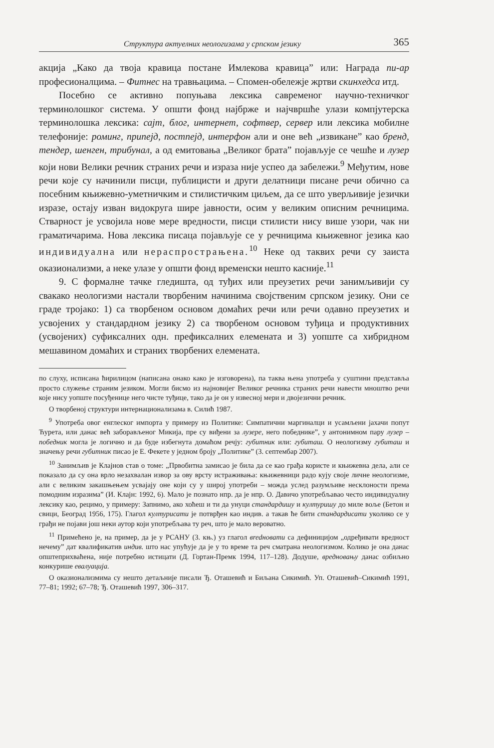Структура актуелних неологизама у српском језику 365
акција „Како да твоја кравица постане Имлекова кравица” или: Награда пи-ар професионалцима. – Фитнес на травњацима. – Спомен-обележје жртви скинхедса итд.
Посебно се активно попуњава лексика савременог научно-техничког терминолошког система. У општи фонд најбрже и најчвршће улази компјутерска терминолошка лексика: сајт, блог, интернет, софтвер, сервер или лексика мобилне телефоније: роминг, припејд, постпејд, интерфон али и оне већ „извикане” као бренд, тендер, шенген, трибунал, а од емитовања „Великог брата” појављује се чешће и лузер који нови Велики речник страних речи и израза није успео да забележи.<sup>9</sup> Међутим, нове речи које су начинили писци, публицисти и други делатници писане речи обично са посебним књижевно-уметничким и стилистичким циљем, да се што уверљивије језички изразе, остају изван видокруга шире јавности, осим у великим описним речницима. Стварност је усвојила нове мере вредности, писци стилисти нису више узори, чак ни граматичарима. Нова лексика писаца појављује се у речницима књижевног језика као индивидуална или нераспрострањена.<sup>10</sup> Неке од таквих речи су заиста оказионализми, а неке улазе у општи фонд временски нешто касније.<sup>11</sup>
9. С формалне тачке гледишта, од туђих или преузетих речи занимљивији су свакако неологизми настали творбеним начинима својственим српском језику. Они се граде тројако: 1) са творбеном основом домаћих речи или речи одавно преузетих и усвојених у стандардном језику 2) са творбеном основом туђица и продуктивних (усвојених) суфиксалних одн. префиксалних елемената и 3) уопште са хибридном мешавином домаћих и страних творбених елемената.
по слуху, исписана ћирилицом (написана онако како је изговорена), па таква њена употреба у суштини представља просто служење страним језиком. Могли бисмо из најновијег Великог речника страних речи навести мноштво речи које нису уопште посуђенице него чисте туђице, тако да је он у извесној мери и двојезични речник.
О творбеној структури интернационализама в. Силић 1987.
<sup>9</sup> Употреба овог енглеског импорта у примеру из Политике: Симпатични маргиналци и усамљени јахачи попут Ћурета, или данас већ заборављеног Микија, пре су виђени за лузере, него победнике”, у антонимном пару лузер – победник могла је логично и да буде избегнута домаћом речју: губитник или: губиташ. О неологизму губиташ и значењу речи губитник писао је Е. Фекете у једном броју „Политике” (3. септембар 2007).
<sup>10</sup> Занимљив је Клајнов став о томе: „Првобитна замисао је била да се као грађа користе и књижевна дела, али се показало да су она врло незахвалан извор за ову врсту истраживања: књижевници радо кују своје личне неологизме, али с великим закашњењем усвајају оне који су у широј употреби – можда услед разумљиве несклоности према помодним изразима” (И. Клајн: 1992, 6). Мало је познато нпр. да је нпр. О. Давичо употребљавао често индивидуалну лексику као, рецимо, у примеру: Запнимо, ако хоћеш и ти да унуци стандардишу и културишу до миле воље (Бетон и свици, Београд 1956, 175). Глагол културисати је потврђен као индив. а такав ће бити стандардисати уколико се у грађи не појави још неки аутор који употребљава ту реч, што је мало вероватно.
<sup>11</sup> Примећено је, на пример, да је у РСАНУ (3. књ.) уз глагол вredновати са дефиницијом „одређивати вредност нечему” дат квалификатив индив. што нас упућује да је у то време та реч сматрана неологизмом. Колико је она данас општеприхваћена, није потребно истицати (Д. Гортан-Премк 1994, 117–128). Додуше, вредновању данас озбиљно конкурише евалуација.
О оказионализмима су нешто детаљније писали Ђ. Оташевић и Биљана Сикимић. Уп. Оташевић–Сикимић 1991, 77–81; 1992; 67–78; Ђ. Оташевић 1997, 306–317.